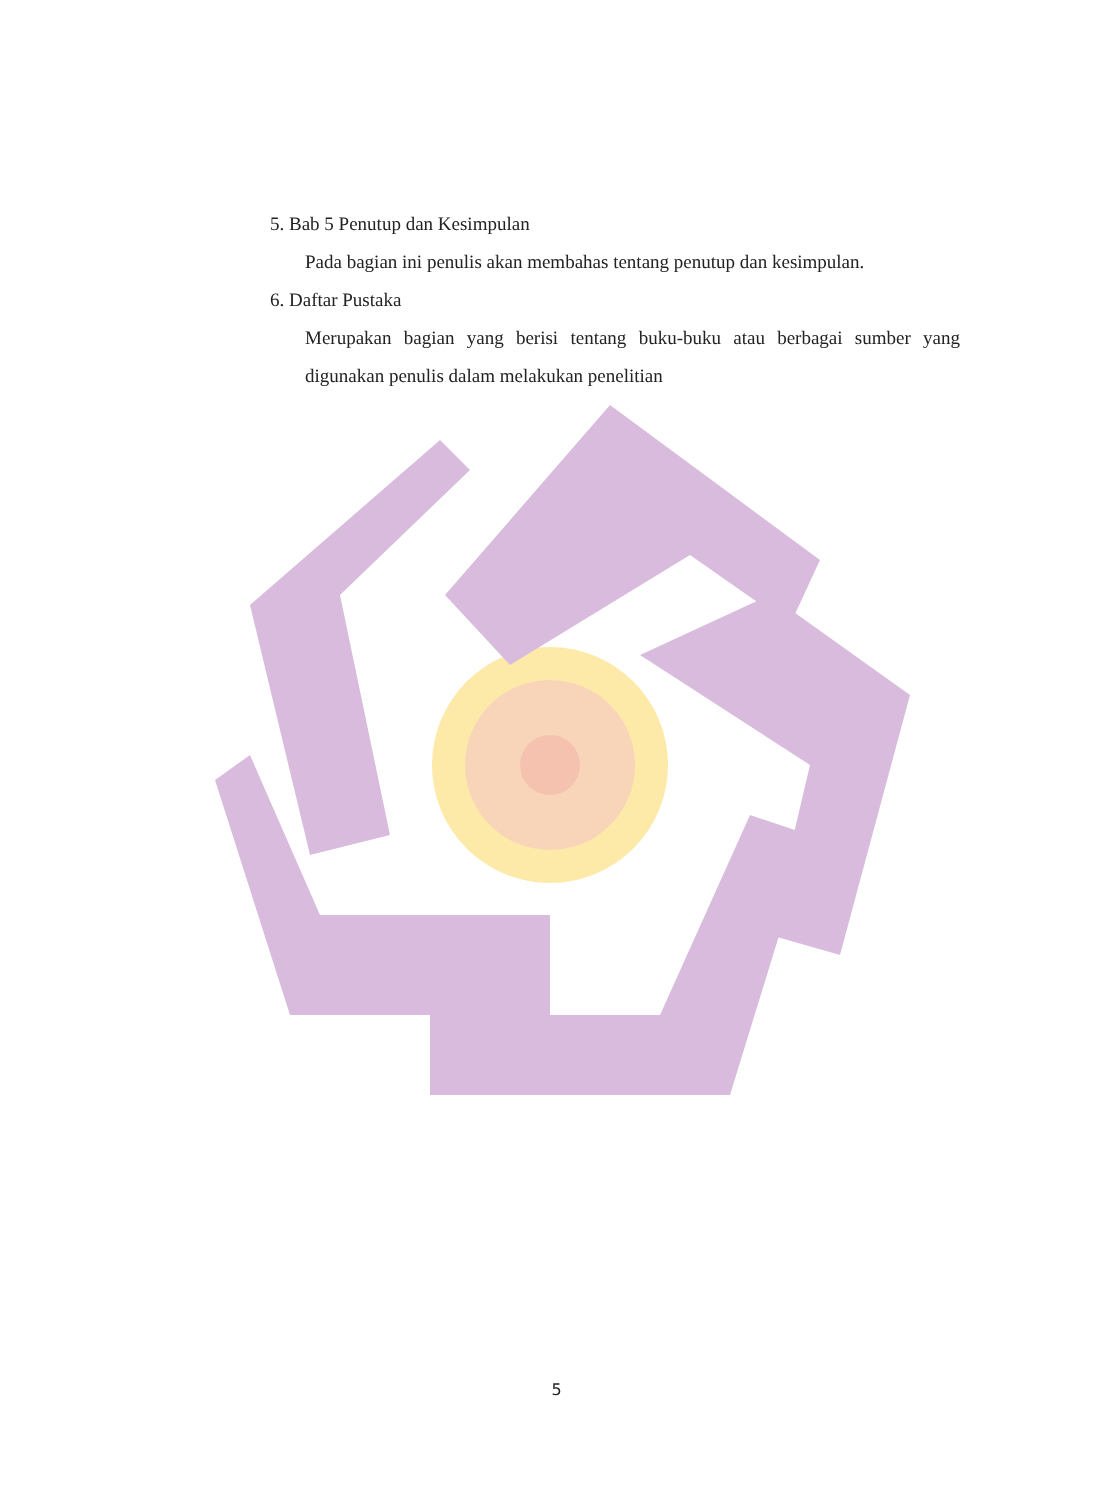5. Bab 5 Penutup dan Kesimpulan
Pada bagian ini penulis akan membahas tentang penutup dan kesimpulan.
6. Daftar Pustaka
Merupakan bagian yang berisi tentang buku-buku atau berbagai sumber yang digunakan penulis dalam melakukan penelitian
5